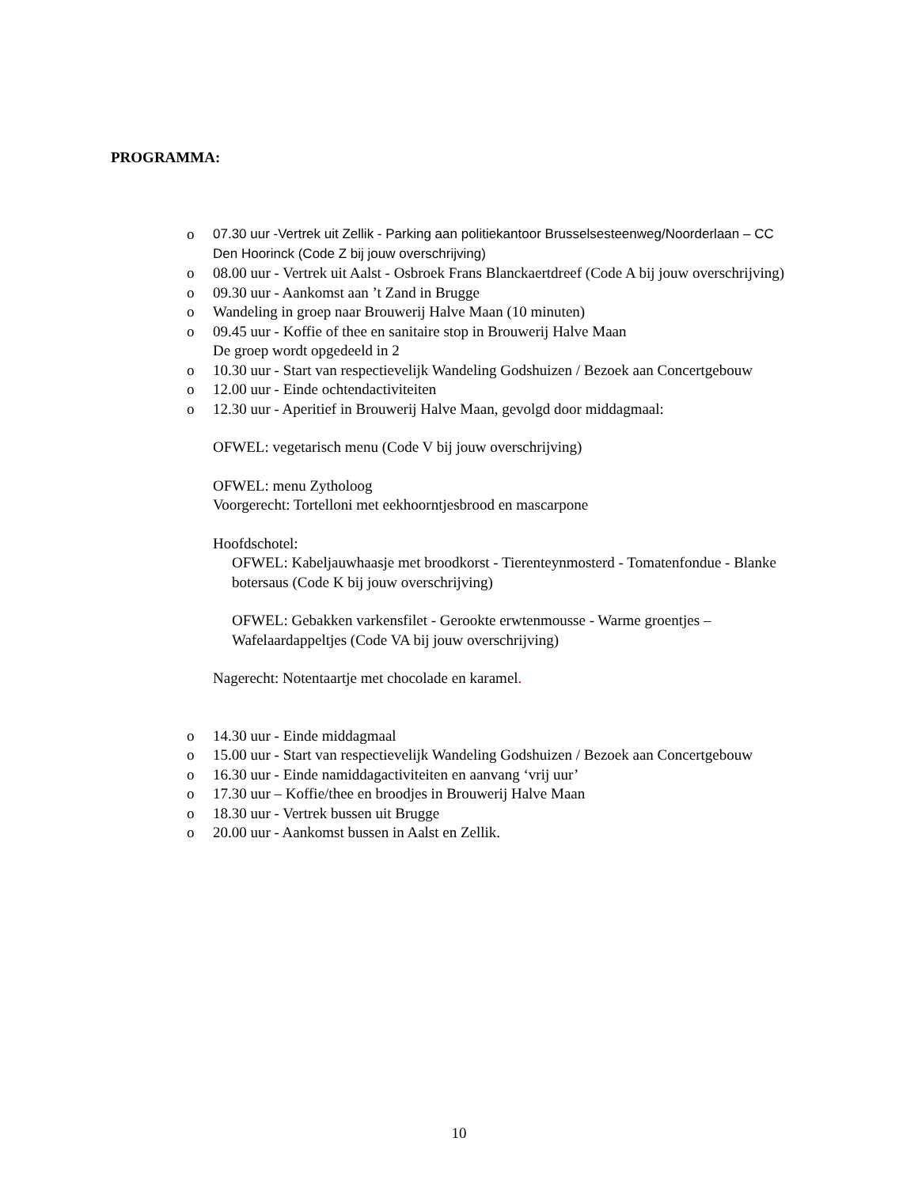PROGRAMMA:
o 07.30 uur -Vertrek uit Zellik - Parking aan politiekantoor Brusselsesteenweg/Noorderlaan – CC Den Hoorinck (Code Z bij jouw overschrijving)
o 08.00 uur - Vertrek uit Aalst - Osbroek Frans Blanckaertdreef (Code A bij jouw overschrijving)
o 09.30 uur - Aankomst aan ’t Zand in Brugge
o Wandeling in groep naar Brouwerij Halve Maan (10 minuten)
o 09.45 uur - Koffie of thee en sanitaire stop in Brouwerij Halve Maan
De groep wordt opgedeeld in 2
o 10.30 uur - Start van respectievelijk Wandeling Godshuizen / Bezoek aan Concertgebouw
o 12.00 uur - Einde ochtendactiviteiten
o 12.30 uur - Aperitief in Brouwerij Halve Maan, gevolgd door middagmaal:
OFWEL: vegetarisch menu (Code V bij jouw overschrijving)
OFWEL: menu Zytholoog
Voorgerecht: Tortelloni met eekhoorntjesbrood en mascarpone
Hoofdschotel:
OFWEL: Kabeljauwhaasje met broodkorst - Tierenteynmosterd - Tomatenfondue - Blanke botersaus (Code K bij jouw overschrijving)
OFWEL: Gebakken varkensfilet - Gerookte erwtenmousse - Warme groentjes – Wafelaardappeltjes (Code VA bij jouw overschrijving)
Nagerecht: Notentaartje met chocolade en karamel.
o 14.30 uur - Einde middagmaal
o 15.00 uur - Start van respectievelijk Wandeling Godshuizen / Bezoek aan Concertgebouw
o 16.30 uur - Einde namiddagactiviteiten en aanvang ‘vrij uur’
o 17.30 uur – Koffie/thee en broodjes in Brouwerij Halve Maan
o 18.30 uur - Vertrek bussen uit Brugge
o 20.00 uur - Aankomst bussen in Aalst en Zellik.
10